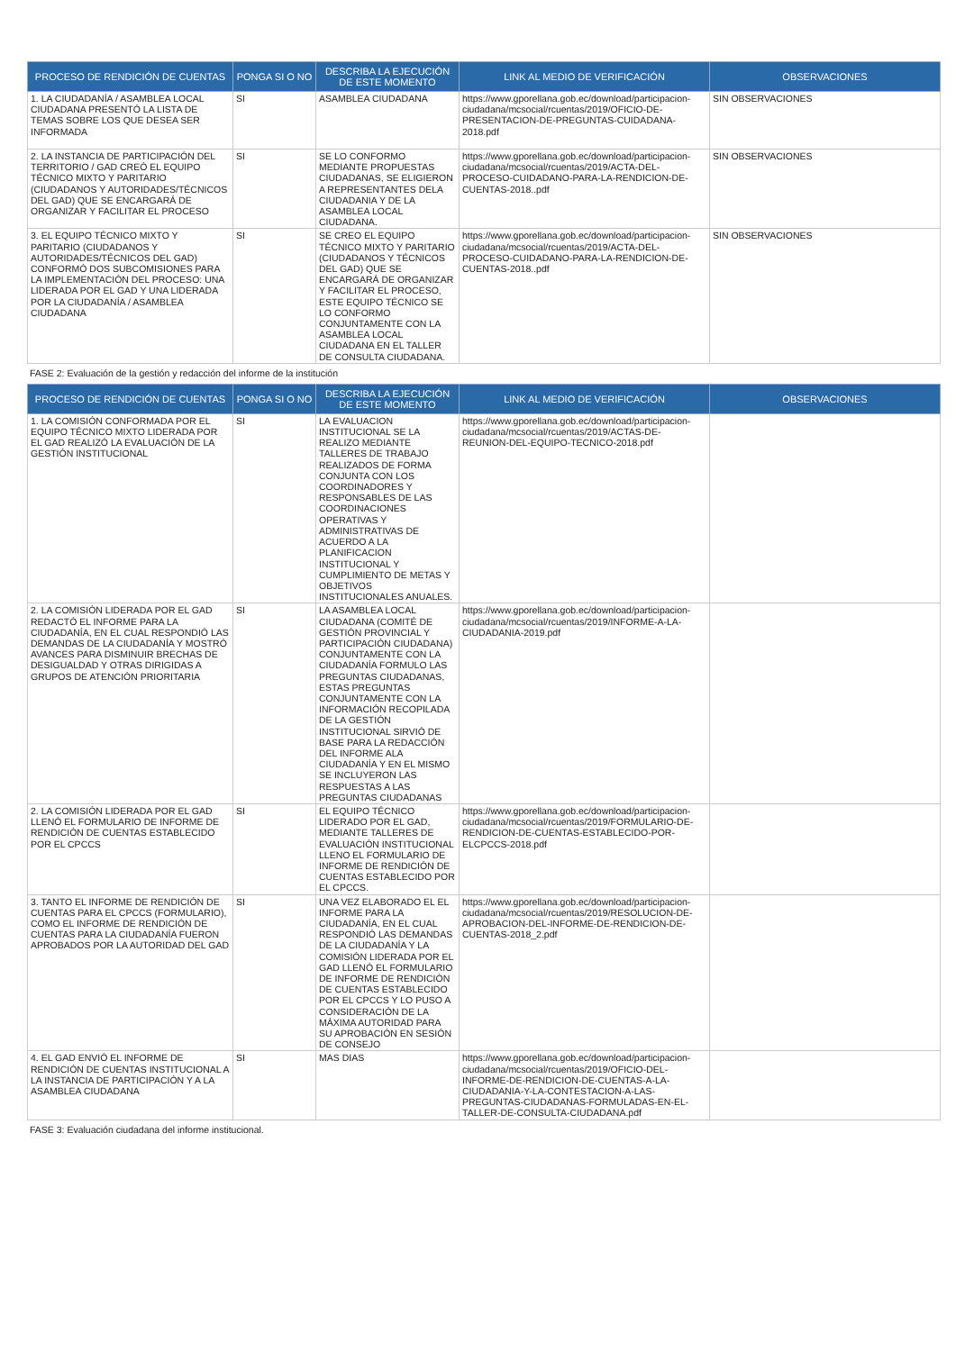| PROCESO DE RENDICIÓN DE CUENTAS | PONGA SI O NO | DESCRIBA LA EJECUCIÓN DE ESTE MOMENTO | LINK AL MEDIO DE VERIFICACIÓN | OBSERVACIONES |
| --- | --- | --- | --- | --- |
| 1. LA CIUDADANÍA / ASAMBLEA LOCAL CIUDADANA PRESENTÓ LA LISTA DE TEMAS SOBRE LOS QUE DESEA SER INFORMADA | SI | ASAMBLEA CIUDADANA | https://www.gporellana.gob.ec/download/participacion-ciudadana/mcsocial/rcuentas/2019/OFICIO-DE-PRESENTACION-DE-PREGUNTAS-CUIDADANA-2018.pdf | SIN OBSERVACIONES |
| 2. LA INSTANCIA DE PARTICIPACIÓN DEL TERRITORIO / GAD CREÓ EL EQUIPO TÉCNICO MIXTO Y PARITARIO (CIUDADANOS Y AUTORIDADES/TÉCNICOS DEL GAD) QUE SE ENCARGARÁ DE ORGANIZAR Y FACILITAR EL PROCESO | SI | SE LO CONFORMO MEDIANTE PROPUESTAS CIUDADANAS, SE ELIGIERON A REPRESENTANTES DELA CIUDADANIA Y DE LA ASAMBLEA LOCAL CIUDADANA. | https://www.gporellana.gob.ec/download/participacion-ciudadana/mcsocial/rcuentas/2019/ACTA-DEL-PROCESO-CUIDADANO-PARA-LA-RENDICION-DE-CUENTAS-2018..pdf | SIN OBSERVACIONES |
| 3. EL EQUIPO TÉCNICO MIXTO Y PARITARIO (CIUDADANOS Y AUTORIDADES/TÉCNICOS DEL GAD) CONFORMÓ DOS SUBCOMISIONES PARA LA IMPLEMENTACIÓN DEL PROCESO: UNA LIDERADA POR EL GAD Y UNA LIDERADA POR LA CIUDADANÍA / ASAMBLEA CIUDADANA | SI | SE CREO EL EQUIPO TÉCNICO MIXTO Y PARITARIO (CIUDADANOS Y TÉCNICOS DEL GAD) QUE SE ENCARGARÁ DE ORGANIZAR Y FACILITAR EL PROCESO, ESTE EQUIPO TÉCNICO SE LO CONFORMO CONJUNTAMENTE CON LA ASAMBLEA LOCAL CIUDADANA EN EL TALLER DE CONSULTA CIUDADANA. | https://www.gporellana.gob.ec/download/participacion-ciudadana/mcsocial/rcuentas/2019/ACTA-DEL-PROCESO-CUIDADANO-PARA-LA-RENDICION-DE-CUENTAS-2018..pdf | SIN OBSERVACIONES |
FASE 2: Evaluación de la gestión y redacción del informe de la institución
| PROCESO DE RENDICIÓN DE CUENTAS | PONGA SI O NO | DESCRIBA LA EJECUCIÓN DE ESTE MOMENTO | LINK AL MEDIO DE VERIFICACIÓN | OBSERVACIONES |
| --- | --- | --- | --- | --- |
| 1. LA COMISIÓN CONFORMADA POR EL EQUIPO TÉCNICO MIXTO LIDERADA POR EL GAD REALIZÓ LA EVALUACIÓN DE LA GESTIÓN INSTITUCIONAL | SI | LA EVALUACION INSTITUCIONAL SE LA REALIZO MEDIANTE TALLERES DE TRABAJO REALIZADOS DE FORMA CONJUNTA CON LOS COORDINADORES Y RESPONSABLES DE LAS COORDINACIONES OPERATIVAS Y ADMINISTRATIVAS DE ACUERDO A LA PLANIFICACION INSTITUCIONAL Y CUMPLIMIENTO DE METAS Y OBJETIVOS INSTITUCIONALES ANUALES. | https://www.gporellana.gob.ec/download/participacion-ciudadana/mcsocial/rcuentas/2019/ACTAS-DE-REUNION-DEL-EQUIPO-TECNICO-2018.pdf | |
| 2. LA COMISIÓN LIDERADA POR EL GAD REDACTÓ EL INFORME PARA LA CIUDADANÍA, EN EL CUAL RESPONDIÓ LAS DEMANDAS DE LA CIUDADANÍA Y MOSTRÓ AVANCES PARA DISMINUIR BRECHAS DE DESIGUALDAD Y OTRAS DIRIGIDAS A GRUPOS DE ATENCIÓN PRIORITARIA | SI | LA ASAMBLEA LOCAL CIUDADANA (COMITÉ DE GESTIÓN PROVINCIAL Y PARTICIPACIÓN CIUDADANA) CONJUNTAMENTE CON LA CIUDADANÍA FORMULO LAS PREGUNTAS CIUDADANAS, ESTAS PREGUNTAS CONJUNTAMENTE CON LA INFORMACIÓN RECOPILADA DE LA GESTIÓN INSTITUCIONAL SIRVIÓ DE BASE PARA LA REDACCIÓN DEL INFORME ALA CIUDADANÍA Y EN EL MISMO SE INCLUYERON LAS RESPUESTAS A LAS PREGUNTAS CIUDADANAS | https://www.gporellana.gob.ec/download/participacion-ciudadana/mcsocial/rcuentas/2019/INFORME-A-LA-CIUDADANIA-2019.pdf | |
| 2. LA COMISIÓN LIDERADA POR EL GAD LLENÓ EL FORMULARIO DE INFORME DE RENDICIÓN DE CUENTAS ESTABLECIDO POR EL CPCCS | SI | EL EQUIPO TÉCNICO LIDERADO POR EL GAD, MEDIANTE TALLERES DE EVALUACIÓN INSTITUCIONAL LLENO EL FORMULARIO DE INFORME DE RENDICIÓN DE CUENTAS ESTABLECIDO POR EL CPCCS. | https://www.gporellana.gob.ec/download/participacion-ciudadana/mcsocial/rcuentas/2019/FORMULARIO-DE-RENDICION-DE-CUENTAS-ESTABLECIDO-POR-ELCPCCS-2018.pdf | |
| 3. TANTO EL INFORME DE RENDICIÓN DE CUENTAS PARA EL CPCCS (FORMULARIO), COMO EL INFORME DE RENDICIÓN DE CUENTAS PARA LA CIUDADANÍA FUERON APROBADOS POR LA AUTORIDAD DEL GAD | SI | UNA VEZ ELABORADO EL EL INFORME PARA LA CIUDADANÍA, EN EL CUAL RESPONDIÓ LAS DEMANDAS DE LA CIUDADANÍA Y LA COMISIÓN LIDERADA POR EL GAD LLENÓ EL FORMULARIO DE INFORME DE RENDICIÓN DE CUENTAS ESTABLECIDO POR EL CPCCS Y LO PUSO A CONSIDERACIÓN DE LA MÁXIMA AUTORIDAD PARA SU APROBACIÓN EN SESIÓN DE CONSEJO | https://www.gporellana.gob.ec/download/participacion-ciudadana/mcsocial/rcuentas/2019/RESOLUCION-DE-APROBACION-DEL-INFORME-DE-RENDICION-DE-CUENTAS-2018_2.pdf | |
| 4. EL GAD ENVIÓ EL INFORME DE RENDICIÓN DE CUENTAS INSTITUCIONAL A LA INSTANCIA DE PARTICIPACIÓN Y A LA ASAMBLEA CIUDADANA | SI | MAS DIAS | https://www.gporellana.gob.ec/download/participacion-ciudadana/mcsocial/rcuentas/2019/OFICIO-DEL-INFORME-DE-RENDICION-DE-CUENTAS-A-LA-CIUDADANIA-Y-LA-CONTESTACION-A-LAS-PREGUNTAS-CIUDADANAS-FORMULADAS-EN-EL-TALLER-DE-CONSULTA-CIUDADANA.pdf | |
FASE 3: Evaluación ciudadana del informe institucional.